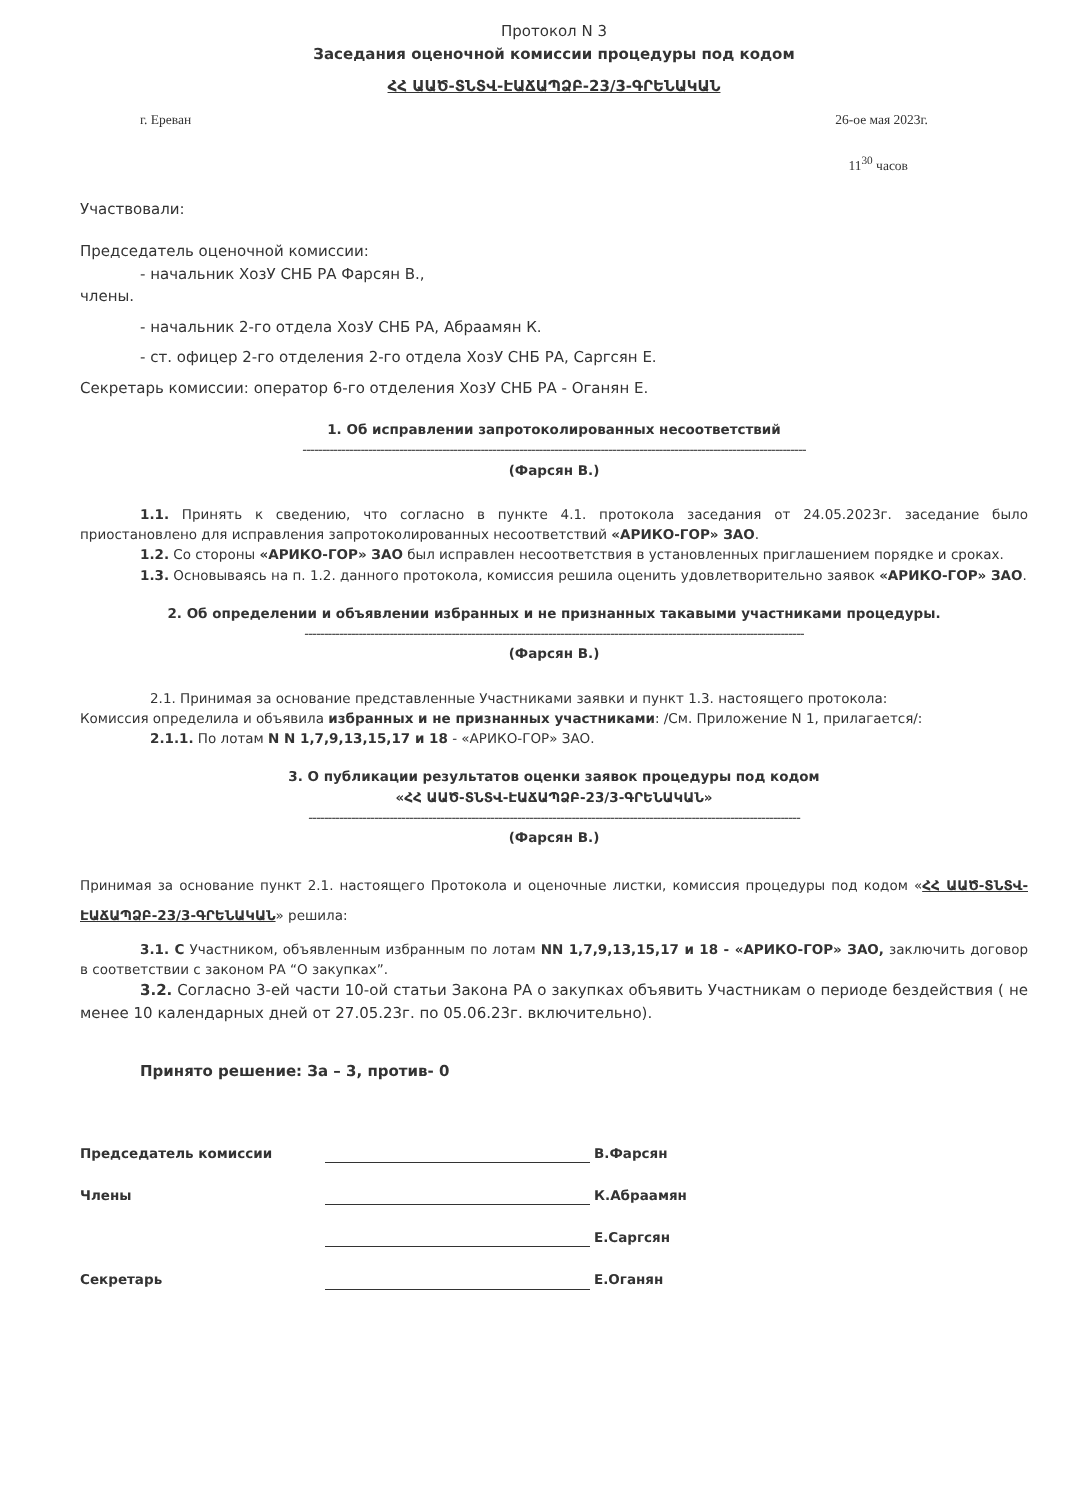Протокол N 3
Заседания оценочной комиссии процедуры под кодом
ՀՀ ԱԱԾ-ՏՆՏՎ-ԷԱՃԱՊՁԲ-23/3-ԳՐԵՆԱԿԱՆ
г. Ереван 26-ое мая 2023г.
11<sup>30</sup> часов
Участвовали:
Председатель оценочной комиссии:
- начальник ХозУ СНБ РА Фарсян В.,
члены.
- начальник 2-го отдела ХозУ СНБ РА, Абраамян К.
- ст. офицер 2-го отделения 2-го отдела ХозУ СНБ РА, Саргсян Е.
Секретарь комиссии: оператор 6-го отделения ХозУ СНБ РА - Оганян Е.
1. Об исправлении запротоколированных несоответствий
----------------------------------------------------------------------------------------------------------------------------------
(Фарсян В.)
1.1. Принять к сведению, что согласно в пункте 4.1. протокола заседания от 24.05.2023г. заседание было приостановлено для исправления запротоколированных несоответствий «АРИКО-ГОР» ЗАО.
1.2. Со стороны «АРИКО-ГОР» ЗАО был исправлен несоответствия в установленных приглашением порядке и сроках.
1.3. Основываясь на п. 1.2. данного протокола, комиссия решила оценить удовлетворительно заявок «АРИКО-ГОР» ЗАО.
2. Об определении и объявлении избранных и не признанных такавыми участниками процедуры.
---------------------------------------------------------------------------------------------------------------------------------
(Фарсян В.)
2.1. Принимая за основание представленные Участниками заявки и пункт 1.3. настоящего протокола:
Комиссия определила и объявила избранных и не признанных участниками: /См. Приложение N 1, прилагается/:
2.1.1. По лотам N N 1,7,9,13,15,17 и 18 - «АРИКО-ГОР» ЗАО.
3. О публикации результатов оценки заявок процедуры под кодом
«ՀՀ ԱԱԾ-ՏՆՏՎ-ԷԱՃԱՊՁԲ-23/3-ԳՐԵՆԱԿԱՆ»
-------------------------------------------------------------------------------------------------------------------------------
(Фарсян В.)
Принимая за основание пункт 2.1. настоящего Протокола и оценочные листки, комиссия процедуры под кодом «ՀՀ ԱԱԾ-ՏՆՏՎ-ԷԱՃԱՊՁԲ-23/3-ԳՐԵՆԱԿԱՆ» решила:
3.1. С Участником, объявленным избранным по лотам NN 1,7,9,13,15,17 и 18 - «АРИКО-ГОР» ЗАО, заключить договор в соответствии с законом РА “О закупках”.
3.2. Согласно 3-ей части 10-ой статьи Закона РА о закупках объявить Участникам о периоде бездействия ( не менее 10 календарных дней от 27.05.23г. по 05.06.23г. включительно).
Принято решение: За – 3, против- 0
Председатель комиссии В.Фарсян
Члены К.Абраамян
Е.Саргсян
Секретарь Е.Оганян